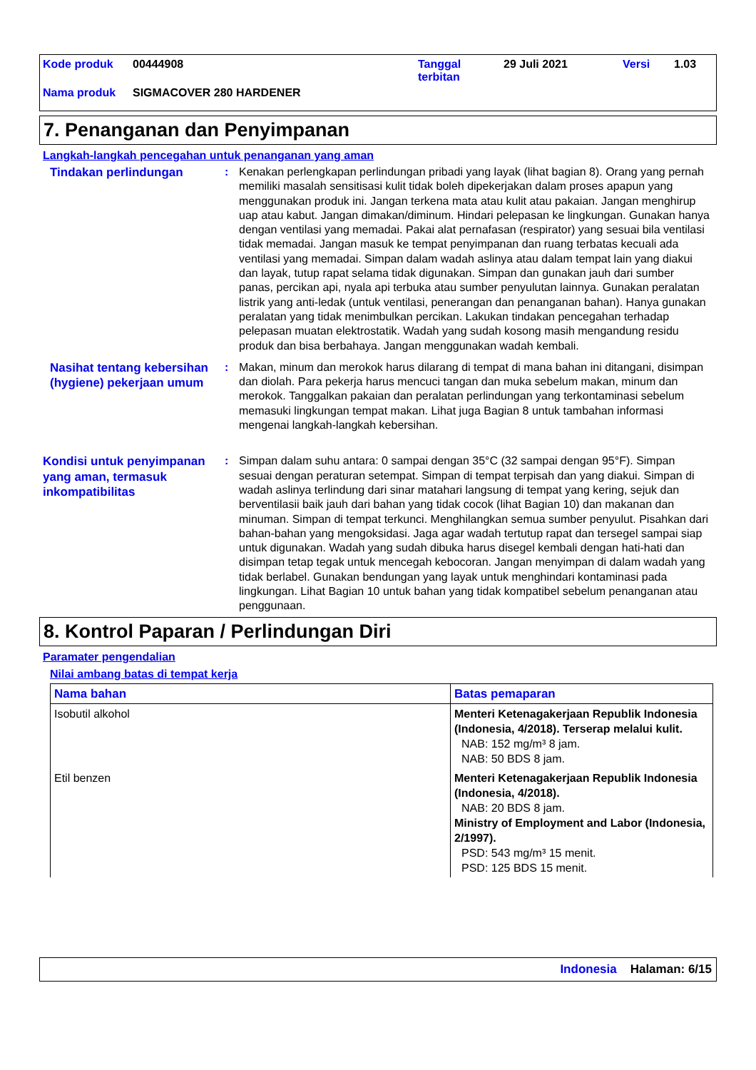Kode produk 00444908 Tanggal
terbitan 29 Juli 2021 Versi 1.03
Nama produk SIGMACOVER 280 HARDENER
7. Penanganan dan Penyimpanan
Langkah-langkah pencegahan untuk penanganan yang aman
Tindakan perlindungan
: Kenakan perlengkapan perlindungan pribadi yang layak (lihat bagian 8). Orang yang pernah memiliki masalah sensitisasi kulit tidak boleh dipekerjakan dalam proses apapun yang menggunakan produk ini. Jangan terkena mata atau kulit atau pakaian. Jangan menghirup uap atau kabut. Jangan dimakan/diminum. Hindari pelepasan ke lingkungan. Gunakan hanya dengan ventilasi yang memadai. Pakai alat pernafasan (respirator) yang sesuai bila ventilasi tidak memadai. Jangan masuk ke tempat penyimpanan dan ruang terbatas kecuali ada ventilasi yang memadai. Simpan dalam wadah aslinya atau dalam tempat lain yang diakui dan layak, tutup rapat selama tidak digunakan. Simpan dan gunakan jauh dari sumber panas, percikan api, nyala api terbuka atau sumber penyulutan lainnya. Gunakan peralatan listrik yang anti-ledak (untuk ventilasi, penerangan dan penanganan bahan). Hanya gunakan peralatan yang tidak menimbulkan percikan. Lakukan tindakan pencegahan terhadap pelepasan muatan elektrostatik. Wadah yang sudah kosong masih mengandung residu produk dan bisa berbahaya. Jangan menggunakan wadah kembali.
Nasihat tentang kebersihan (hygiene) pekerjaan umum
: Makan, minum dan merokok harus dilarang di tempat di mana bahan ini ditangani, disimpan dan diolah. Para pekerja harus mencuci tangan dan muka sebelum makan, minum dan merokok. Tanggalkan pakaian dan peralatan perlindungan yang terkontaminasi sebelum memasuki lingkungan tempat makan. Lihat juga Bagian 8 untuk tambahan informasi mengenai langkah-langkah kebersihan.
Kondisi untuk penyimpanan yang aman, termasuk inkompatibilitas
: Simpan dalam suhu antara: 0 sampai dengan 35°C (32 sampai dengan 95°F). Simpan sesuai dengan peraturan setempat. Simpan di tempat terpisah dan yang diakui. Simpan di wadah aslinya terlindung dari sinar matahari langsung di tempat yang kering, sejuk dan berventilasii baik jauh dari bahan yang tidak cocok (lihat Bagian 10) dan makanan dan minuman. Simpan di tempat terkunci. Menghilangkan semua sumber penyulut. Pisahkan dari bahan-bahan yang mengoksidasi. Jaga agar wadah tertutup rapat dan tersegel sampai siap untuk digunakan. Wadah yang sudah dibuka harus disegel kembali dengan hati-hati dan disimpan tetap tegak untuk mencegah kebocoran. Jangan menyimpan di dalam wadah yang tidak berlabel. Gunakan bendungan yang layak untuk menghindari kontaminasi pada lingkungan. Lihat Bagian 10 untuk bahan yang tidak kompatibel sebelum penanganan atau penggunaan.
8. Kontrol Paparan / Perlindungan Diri
Paramater pengendalian
Nilai ambang batas di tempat kerja
| Nama bahan | Batas pemaparan |
| --- | --- |
| Isobutil alkohol | Menteri Ketenagakerjaan Republik Indonesia (Indonesia, 4/2018). Terserap melalui kulit. NAB: 152 mg/m³ 8 jam. NAB: 50 BDS 8 jam. |
| Etil benzen | Menteri Ketenagakerjaan Republik Indonesia (Indonesia, 4/2018). NAB: 20 BDS 8 jam. Ministry of Employment and Labor (Indonesia, 2/1997). PSD: 543 mg/m³ 15 menit. PSD: 125 BDS 15 menit. |
Indonesia Halaman: 6/15